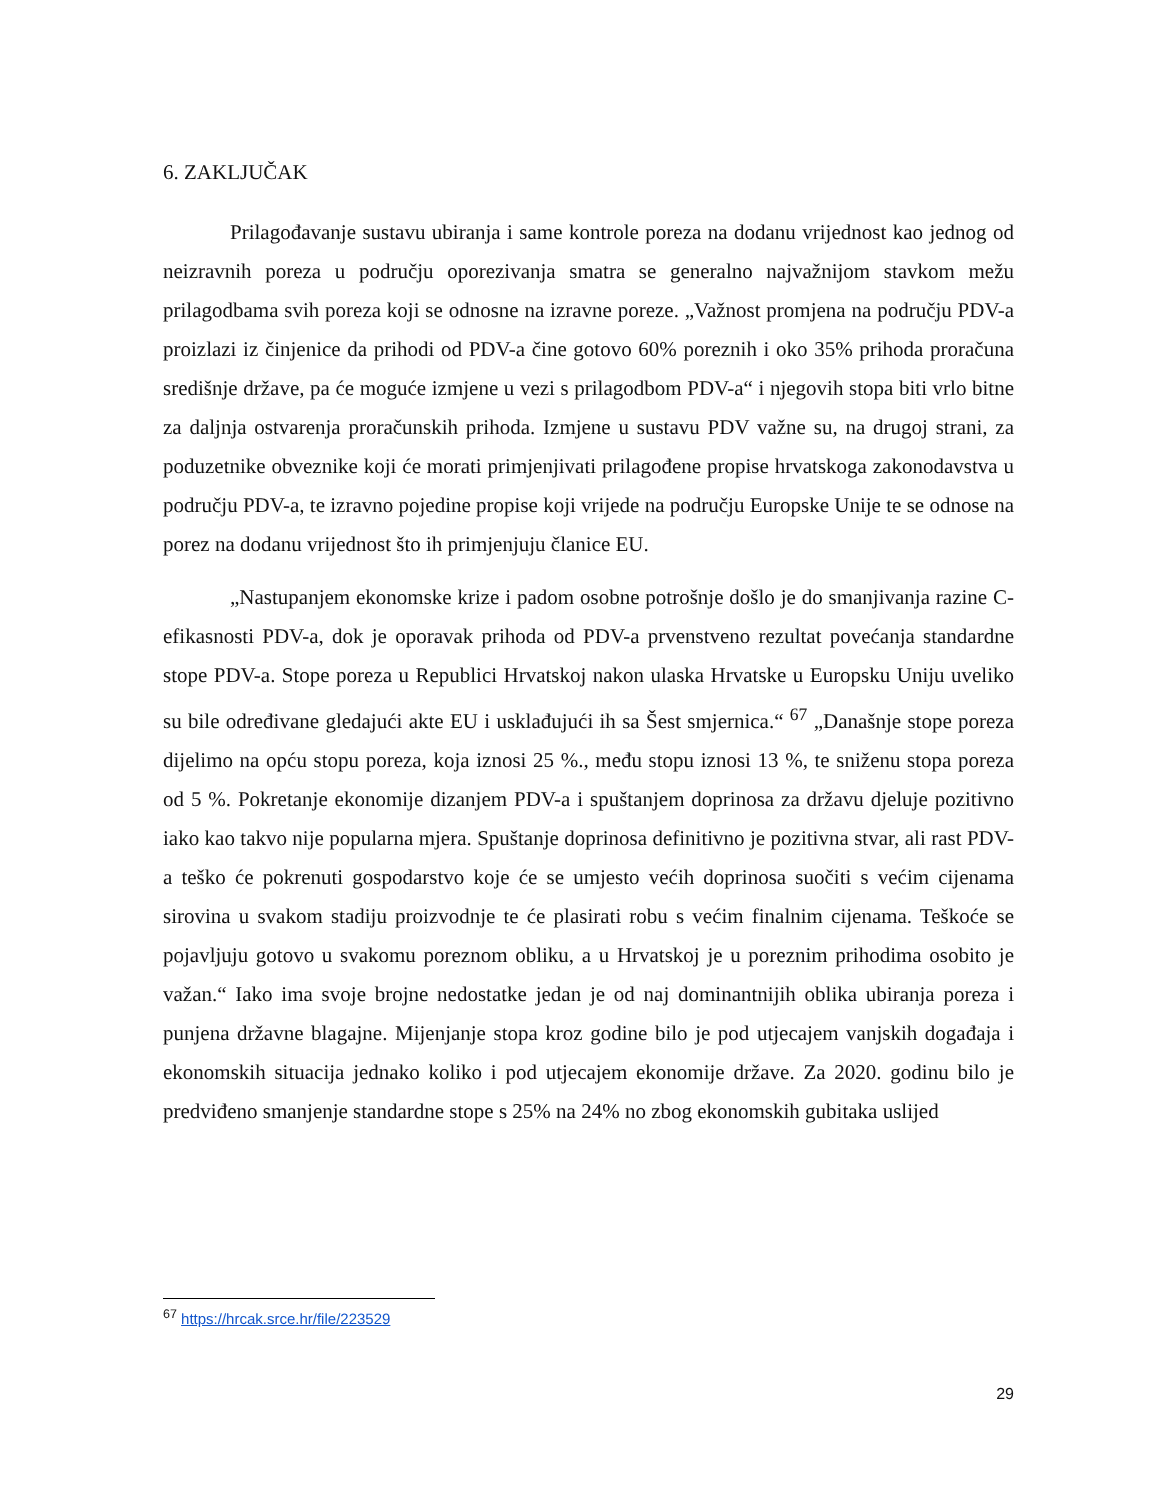6. ZAKLJUČAK
Prilagođavanje sustavu ubiranja i same kontrole poreza na dodanu vrijednost kao jednog od neizravnih poreza u području oporezivanja smatra se generalno najvažnijom stavkom mežu prilagodbama svih poreza koji se odnosne na izravne poreze. „Važnost promjena na području PDV-a proizlazi iz činjenice da prihodi od PDV-a čine gotovo 60% poreznih i oko 35% prihoda proračuna središnje države, pa će moguće izmjene u vezi s prilagodbom PDV-a“ i njegovih stopa biti vrlo bitne za daljnja ostvarenja proračunskih prihoda. Izmjene u sustavu PDV važne su, na drugoj strani, za poduzetnike obveznike koji će morati primjenjivati prilagođene propise hrvatskoga zakonodavstva u području PDV-a, te izravno pojedine propise koji vrijede na području Europske Unije te se odnose na porez na dodanu vrijednost što ih primjenjuju članice EU.
„Nastupanjem ekonomske krize i padom osobne potrošnje došlo je do smanjivanja razine C-efikasnosti PDV-a, dok je oporavak prihoda od PDV-a prvenstveno rezultat povećanja standardne stope PDV-a. Stope poreza u Republici Hrvatskoj nakon ulaska Hrvatske u Europsku Uniju uveliko su bile određivane gledajući akte EU i usklađujući ih sa Šest smjernica.“ <sup>67</sup> „Današnje stope poreza dijelimo na opću stopu poreza, koja iznosi 25 %., među stopu iznosi 13 %, te sniženu stopa poreza od 5 %. Pokretanje ekonomije dizanjem PDV-a i spuštanjem doprinosa za državu djeluje pozitivno iako kao takvo nije popularna mjera. Spuštanje doprinosa definitivno je pozitivna stvar, ali rast PDV-a teško će pokrenuti gospodarstvo koje će se umjesto većih doprinosa suočiti s većim cijenama sirovina u svakom stadiju proizvodnje te će plasirati robu s većim finalnim cijenama. Teškoće se pojavljuju gotovo u svakomu poreznom obliku, a u Hrvatskoj je u poreznim prihodima osobito je važan.“ Iako ima svoje brojne nedostatke jedan je od naj dominantnijih oblika ubiranja poreza i punjena državne blagajne. Mijenjanje stopa kroz godine bilo je pod utjecajem vanjskih događaja i ekonomskih situacija jednako koliko i pod utjecajem ekonomije države. Za 2020. godinu bilo je predviđeno smanjenje standardne stope s 25% na 24% no zbog ekonomskih gubitaka uslijed
<sup>67</sup> https://hrcak.srce.hr/file/223529
29